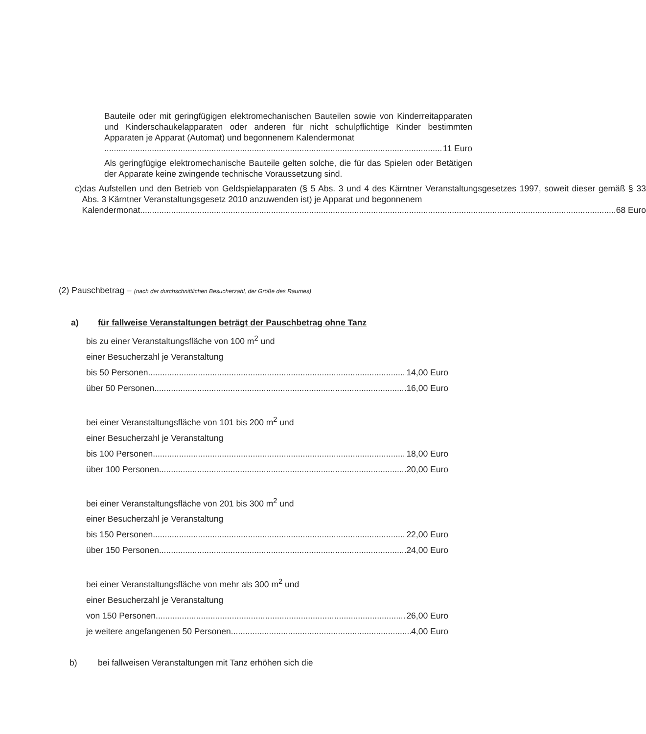Bauteile oder mit geringfügigen elektromechanischen Bauteilen sowie von Kinderreitapparaten und Kinderschaukelapparaten oder anderen für nicht schulpflichtige Kinder bestimmten Apparaten je Apparat (Automat) und begonnenem Kalendermonat
11 Euro
Als geringfügige elektromechanische Bauteile gelten solche, die für das Spielen oder Betätigen der Apparate keine zwingende technische Voraussetzung sind.
c) das Aufstellen und den Betrieb von Geldspielapparaten (§ 5 Abs. 3 und 4 des Kärntner Veranstaltungsgesetzes 1997, soweit dieser gemäß § 33 Abs. 3 Kärntner Veranstaltungsgesetz 2010 anzuwenden ist) je Apparat und begonnenem
Kalendermonat 68 Euro
(2) Pauschbetrag – (nach der durchschnittlichen Besucherzahl, der Größe des Raumes)
a) für fallweise Veranstaltungen beträgt der Pauschbetrag ohne Tanz
bis zu einer Veranstaltungsfläche von 100 m<sup>2</sup> und
einer Besucherzahl je Veranstaltung
bis 50 Personen 14,00 Euro
über 50 Personen 16,00 Euro
bei einer Veranstaltungsfläche von 101 bis 200 m<sup>2</sup> und
einer Besucherzahl je Veranstaltung
bis 100 Personen 18,00 Euro
über 100 Personen 20,00 Euro
bei einer Veranstaltungsfläche von 201 bis 300 m<sup>2</sup> und
einer Besucherzahl je Veranstaltung
bis 150 Personen 22,00 Euro
über 150 Personen 24,00 Euro
bei einer Veranstaltungsfläche von mehr als 300 m<sup>2</sup> und
einer Besucherzahl je Veranstaltung
von 150 Personen 26,00 Euro
je weitere angefangenen 50 Personen 4,00 Euro
b) bei fallweisen Veranstaltungen mit Tanz erhöhen sich die